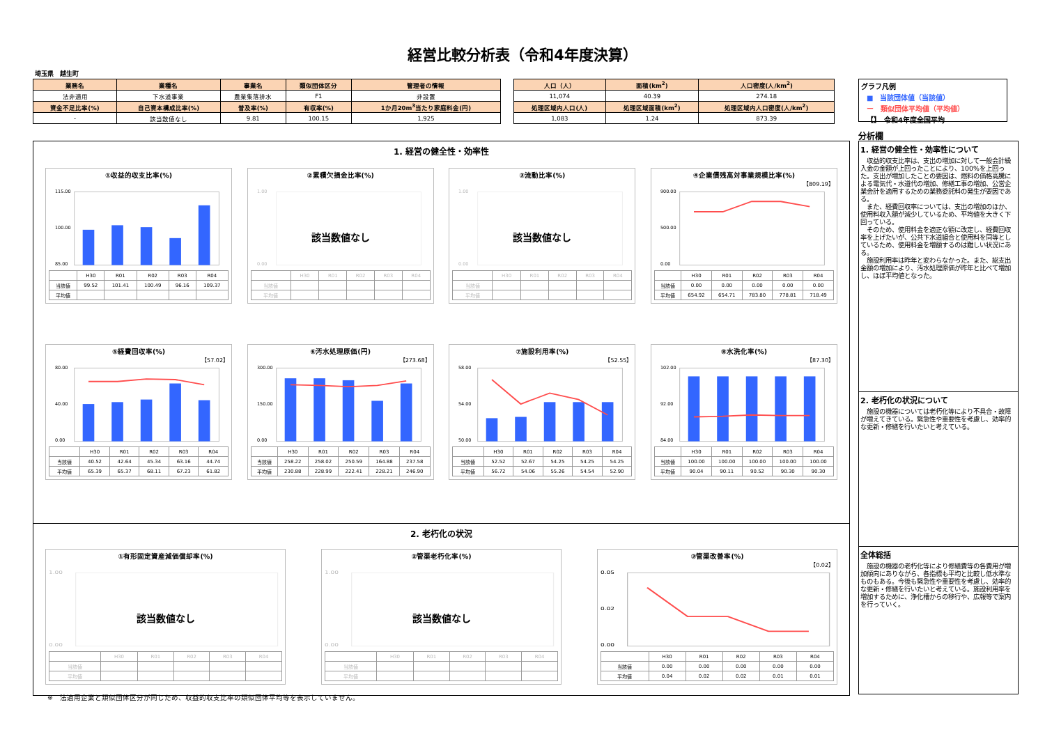経営比較分析表（令和4年度決算）
埼玉県　越生町
| 業務名 | 業種名 | 事業名 | 類似団体区分 | 管理者の情報 |
| --- | --- | --- | --- | --- |
| 法非適用 | 下水道事業 | 農業集落排水 | F1 | 非設置 |
| 資金不足比率(%) | 自己資本構成比率(%) | 普及率(%) | 有収率(%) | 1か月20m<sup>3</sup>当たり家庭料金(円) |
| - | 該当数値なし | 9.81 | 100.15 | 1,925 |
| 人口（人） | 面積(km<sup>2</sup>) | 人口密度(人/km<sup>2</sup>) |
| --- | --- | --- |
| 11,074 | 40.39 | 274.18 |
| 処理区域内人口(人) | 処理区域面積(km<sup>2</sup>) | 処理区域内人口密度(人/km<sup>2</sup>) |
| 1,083 | 1.24 | 873.39 |
グラフ凡例
■　当該団体値（当該値）
ー　類似団体平均値（平均値）
【】　令和4年度全国平均
1. 経営の健全性・効率性
①収益的収支比率(%)
115.00
85.00
100.00
| | H30 | R01 | R02 | R03 | R04 |
| --- | --- | --- | --- | --- | --- |
| 当該値 | 99.52 | 101.41 | 100.49 | 96.16 | 109.37 |
| 平均値 | | | | | |
②累積欠損金比率(%)
1.00
0.00
| | H30 | R01 | R02 | R03 | R04 |
| --- | --- | --- | --- | --- | --- |
| 当該値 | | | | | |
| 平均値 | | | | | |
該当数値なし
③流動比率(%)
1.00
0.00
| | H30 | R01 | R02 | R03 | R04 |
| --- | --- | --- | --- | --- | --- |
| 当該値 | | | | | |
| 平均値 | | | | | |
該当数値なし
④企業債残高対事業規模比率(%)
【809.19】
900.00
0.00
500.00
| | H30 | R01 | R02 | R03 | R04 |
| --- | --- | --- | --- | --- | --- |
| 当該値 | 0.00 | 0.00 | 0.00 | 0.00 | 0.00 |
| 平均値 | 654.92 | 654.71 | 783.80 | 778.81 | 718.49 |
⑤経費回収率(%)
【57.02】
80.00
40.00
0.00
| | H30 | R01 | R02 | R03 | R04 |
| --- | --- | --- | --- | --- | --- |
| 当該値 | 40.52 | 42.64 | 45.34 | 63.16 | 44.74 |
| 平均値 | 65.39 | 65.37 | 68.11 | 67.23 | 61.82 |
⑥汚水処理原価(円)
【273.68】
300.00
150.00
0.00
| | H30 | R01 | R02 | R03 | R04 |
| --- | --- | --- | --- | --- | --- |
| 当該値 | 258.22 | 258.02 | 250.59 | 164.88 | 237.58 |
| 平均値 | 230.88 | 228.99 | 222.41 | 228.21 | 246.90 |
⑦施設利用率(%)
【52.55】
58.00
54.00
50.00
| | H30 | R01 | R02 | R03 | R04 |
| --- | --- | --- | --- | --- | --- |
| 当該値 | 52.52 | 52.67 | 54.25 | 54.25 | 54.25 |
| 平均値 | 56.72 | 54.06 | 55.26 | 54.54 | 52.90 |
⑧水洗化率(%)
【87.30】
102.00
92.00
84.00
| | H30 | R01 | R02 | R03 | R04 |
| --- | --- | --- | --- | --- | --- |
| 当該値 | 100.00 | 100.00 | 100.00 | 100.00 | 100.00 |
| 平均値 | 90.04 | 90.11 | 90.52 | 90.30 | 90.30 |
2. 老朽化の状況
①有形固定資産減価償却率(%)
1.00
0.00
| | H30 | R01 | R02 | R03 | R04 |
| --- | --- | --- | --- | --- | --- |
| 当該値 | | | | | |
| 平均値 | | | | | |
該当数値なし
②管渠老朽化率(%)
1.00
0.00
| | H30 | R01 | R02 | R03 | R04 |
| --- | --- | --- | --- | --- | --- |
| 当該値 | | | | | |
| 平均値 | | | | | |
該当数値なし
③管渠改善率(%)
【0.02】
0.05
0.02
0.00
| | H30 | R01 | R02 | R03 | R04 |
| --- | --- | --- | --- | --- | --- |
| 当該値 | 0.00 | 0.00 | 0.00 | 0.00 | 0.00 |
| 平均値 | 0.04 | 0.02 | 0.02 | 0.01 | 0.01 |
分析欄
1. 経営の健全性・効率性について
収益的収支比率は、支出の増加に対して一般会計繰入金の金額が上回ったことにより、100%を上回った。支出が増加したことの要因は、燃料の価格高騰による電気代・水道代の増加、修繕工事の増加、公営企業会計を適用するための業務委託料の発生が要因である。
また、経費回収率については、支出の増加のほか、使用料収入額が減少しているため、平均値を大きく下回っている。
そのため、使用料金を適正な額に改定し、経費回収率を上げたいが、公共下水道組合と使用料を同等としているため、使用料金を増額するのは難しい状況にある。
施設利用率は昨年と変わらなかった。また、総支出金額の増加により、汚水処理原価が昨年と比べて増加し、ほぼ平均値となった。
2. 老朽化の状況について
施設の機器については老朽化等により不具合・故障が増えてきている。緊急性や重要性を考慮し、効率的な更新・修繕を行いたいと考えている。
全体総括
施設の機器の老朽化等により修繕費等の各費用が増加傾向にありながら、各指標も平均と比較し低水準なものもある。今後も緊急性や重要性を考慮し、効率的な更新・修繕を行いたいと考えている。施設利用率を増加するために、浄化槽からの移行や、広報等で案内を行っていく。
※　法適用企業と類似団体区分が同じため、収益的収支比率の類似団体平均等を表示していません。